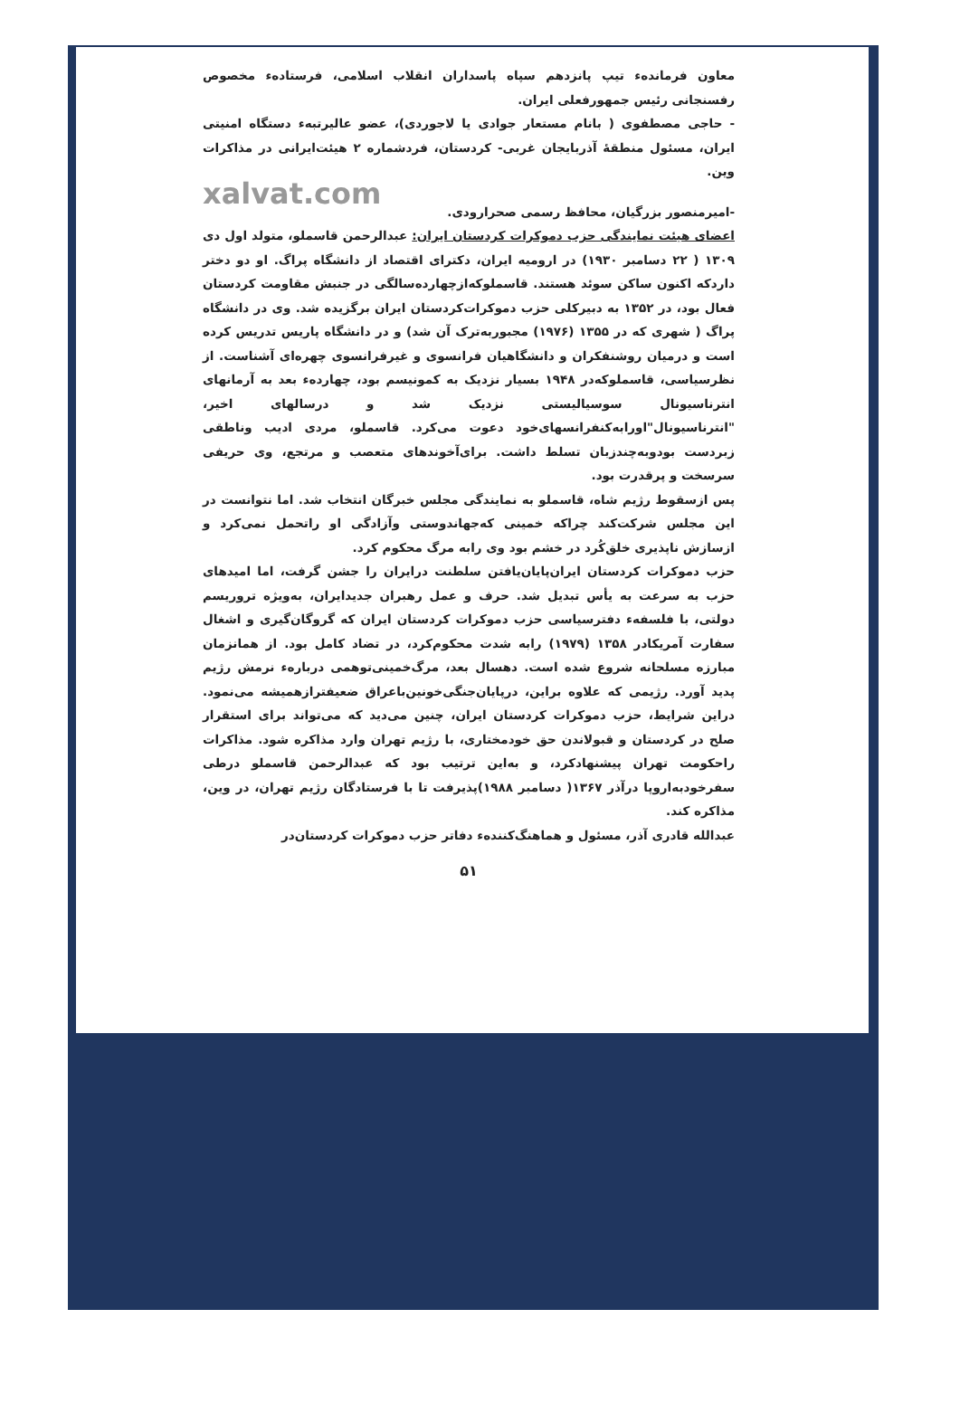معاون فرمانده‌ء تیپ پانزدهم سپاه پاسداران انقلاب اسلامی، فرستاده‌ء مخصوص رفسنجانی رئیس جمهورفعلی ایران.
- حاجی مصطفوی ( بانام مستعار جوادی یا لاجوردی)، عضو عالیرتبه‌ء دستگاه امنیتی ایران، مسئول منطقهٔ آذربایجان غربی- کردستان، فردشماره ۲ هیئت‌ایرانی در مذاکرات وین.
xalvat.com
-امیرمنصور بزرگیان، محافظ رسمی صحرارودی.
اعضای هیئت نمایندگی حزب دموکرات کردستان ایران: عبدالرحمن قاسملو، متولد اول دی ۱۳۰۹ ( ۲۲ دسامبر ۱۹۳۰) در ارومیه ایران، دکترای اقتصاد از دانشگاه پراگ. او دو دختر داردکه اکنون ساکن سوئد هستند. قاسملوکه‌ازچهارده‌سالگی در جنبش مقاومت کردستان فعال بود، در ۱۳۵۲ به دبیرکلی حزب دموکرات‌کردستان ایران برگزیده شد. وی در دانشگاه پراگ ( شهری که در ۱۳۵۵ (۱۹۷۶) مجبوربه‌ترک آن شد) و در دانشگاه پاریس تدریس کرده است و درمیان روشنفکران و دانشگاهیان فرانسوی و غیرفرانسوی چهره‌ای آشناست. از نظرسیاسی، قاسملوکه‌در ۱۹۴۸ بسیار نزدیک به کمونیسم بود، چهارده‌ء بعد به آرمانهای انترناسیونال سوسیالیستی نزدیک شد و درسالهای اخیر، "انترناسیونال"اورابه‌کنفرانسهای‌خود دعوت می‌کرد. قاسملو، مردی ادیب وناطقی زبردست بودوبه‌چندزبان تسلط داشت. برای‌آخوندهای متعصب و مرتجع، وی حریفی سرسخت و پرقدرت بود.
پس ازسقوط رژیم شاه، قاسملو به نمایندگی مجلس خبرگان انتخاب شد. اما نتوانست در این مجلس شرکت‌کند چراکه خمینی که‌جهاندوستی وآزادگی او راتحمل نمی‌کرد و ازسازش ناپذیری خلق‌کُرد در خشم بود وی رابه مرگ محکوم کرد.
حزب دموکرات کردستان ایران‌پایان‌یافتن سلطنت درایران را جشن گرفت، اما امیدهای حزب به سرعت به یأس تبدیل شد. حرف و عمل رهبران جدیدایران، به‌ویژه تروریسم دولتی، با فلسفه‌ء دفترسیاسی حزب دموکرات کردستان ایران که گروگان‌گیری و اشغال سفارت آمریکادر ۱۳۵۸ (۱۹۷۹) رابه شدت محکوم‌کرد، در تضاد کامل بود. از همانزمان مبارزه مسلحانه شروع شده است. دهسال بعد، مرگ‌خمینی‌توهمی درباره‌ء نرمش رژیم پدید آورد. رژیمی که علاوه براین، درپایان‌جنگی‌خونین‌باعراق ضعیفترازهمیشه می‌نمود. دراین شرایط، حزب دموکرات کردستان ایران، چنین می‌دید که می‌تواند برای استقرار صلح در کردستان و قبولاندن حق خودمختاری، با رژیم تهران وارد مذاکره شود. مذاکرات راحکومت تهران پیشنهادکرد، و به‌این ترتیب بود که عبدالرحمن قاسملو درطی سفرخودبه‌اروپا درآذر ۱۳۶۷( دسامبر ۱۹۸۸)پذیرفت تا با فرستادگان رژیم تهران، در وین، مذاکره کند.
عبدالله قادری آذر، مسئول و هماهنگ‌کننده‌ء دفاتر حزب دموکرات کردستان‌در
۵۱